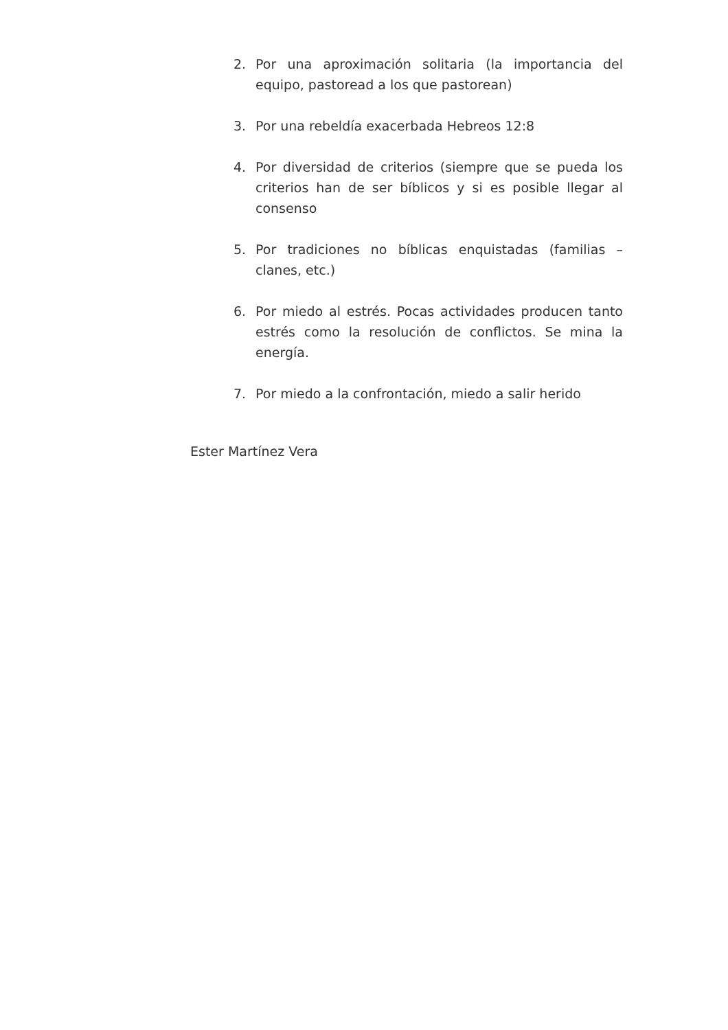2. Por una aproximación solitaria (la importancia del equipo, pastoread a los que pastorean)
3. Por una rebeldía exacerbada Hebreos 12:8
4. Por diversidad de criterios (siempre que se pueda los criterios han de ser bíblicos y si es posible llegar al consenso
5. Por tradiciones no bíblicas enquistadas (familias – clanes, etc.)
6. Por miedo al estrés. Pocas actividades producen tanto estrés como la resolución de conflictos. Se mina la energía.
7. Por miedo a la confrontación, miedo a salir herido
Ester Martínez Vera